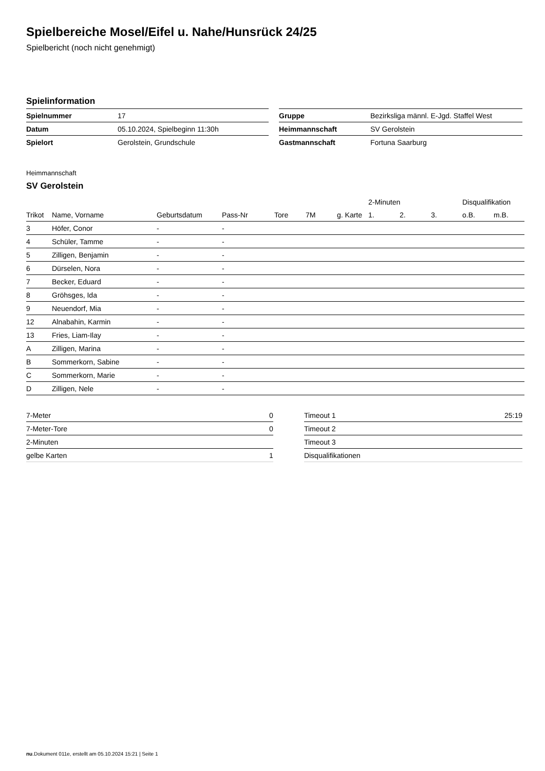Spielbereiche Mosel/Eifel u. Nahe/Hunsrück 24/25
Spielbericht (noch nicht genehmigt)
Spielinformation
| Spielnummer | 17 |
| Datum | 05.10.2024, Spielbeginn 11:30h |
| Spielort | Gerolstein, Grundschule |
| Gruppe | Bezirksliga männl. E-Jgd. Staffel West |
| Heimmannschaft | SV Gerolstein |
| Gastmannschaft | Fortuna Saarburg |
Heimmannschaft
SV Gerolstein
| | | | | | | | | 2-Minuten | | | Disqualifikation | |
| --- | --- | --- | --- | --- | --- | --- | --- | --- | --- | --- | --- | --- |
| Trikot | Name, Vorname | Geburtsdatum | Pass-Nr | Tore | 7M | g. Karte | | 1. | 2. | 3. | o.B. | m.B. |
| 3 | Höfer, Conor | - | - | | | | | | | | | |
| 4 | Schüler, Tamme | - | - | | | | | | | | | |
| 5 | Zilligen, Benjamin | - | - | | | | | | | | | |
| 6 | Dürselen, Nora | - | - | | | | | | | | | |
| 7 | Becker, Eduard | - | - | | | | | | | | | |
| 8 | Gröhsges, Ida | - | - | | | | | | | | | |
| 9 | Neuendorf, Mia | - | - | | | | | | | | | |
| 12 | Alnabahin, Karmin | - | - | | | | | | | | | |
| 13 | Fries, Liam-Ilay | - | - | | | | | | | | | |
| A | Zilligen, Marina | - | - | | | | | | | | | |
| B | Sommerkorn, Sabine | - | - | | | | | | | | | |
| C | Sommerkorn, Marie | - | - | | | | | | | | | |
| D | Zilligen, Nele | - | - | | | | | | | | | |
| 7-Meter | 0 |
| 7-Meter-Tore | 0 |
| 2-Minuten | |
| gelbe Karten | 1 |
| Timeout 1 | 25:19 |
| Timeout 2 | |
| Timeout 3 | |
| Disqualifikationen | |
nu.Dokument 011e, erstellt am 05.10.2024 15:21 | Seite 1